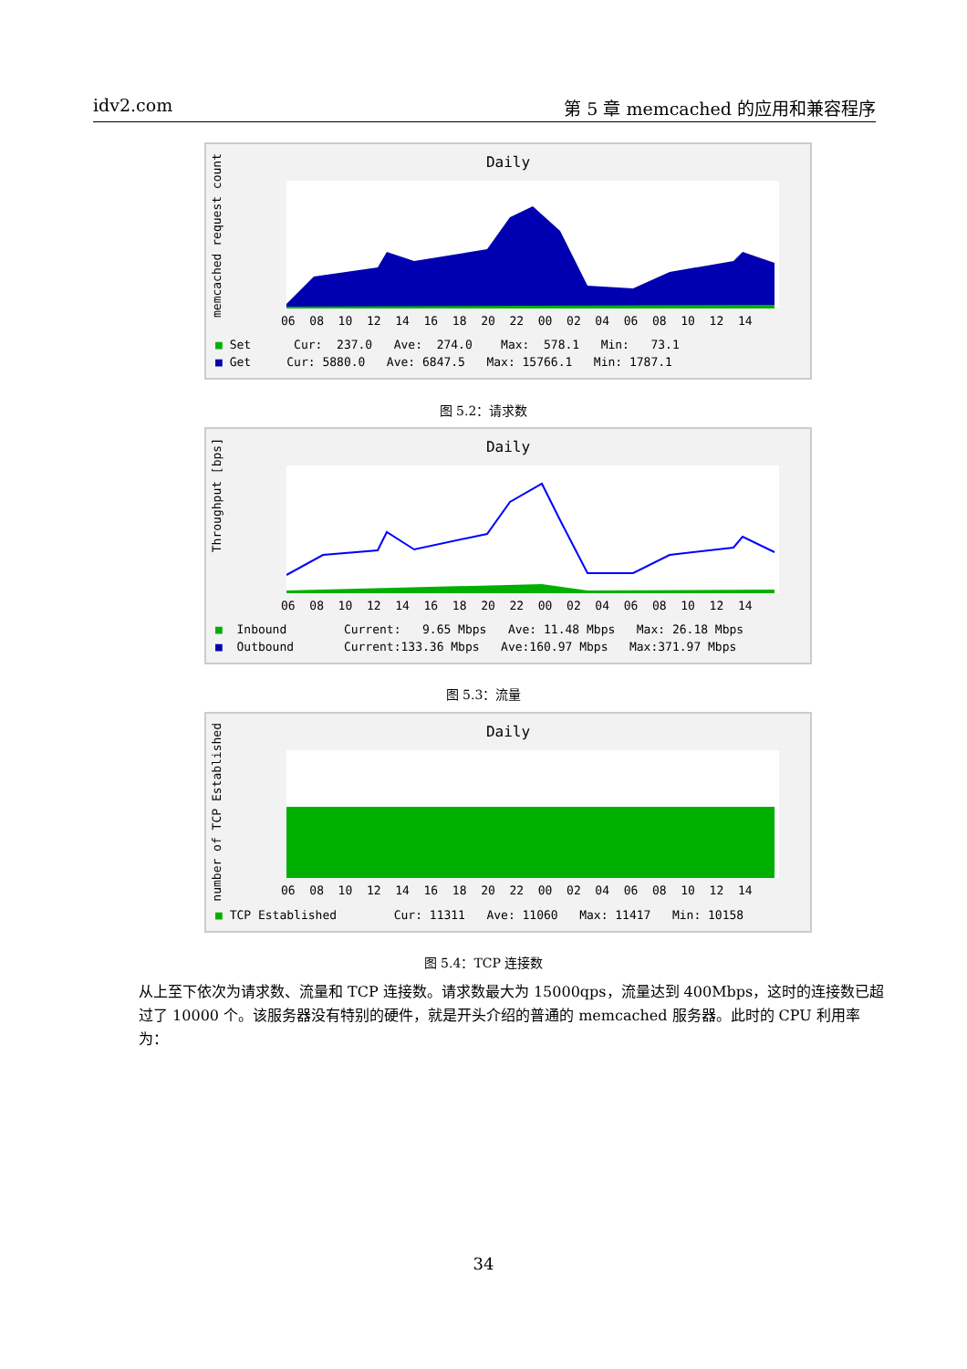idv2.com 第 5 章 memcached 的应用和兼容程序
Daily
memcached request count
06 08 10 12 14 16 18 20 22 00 02 04 06 08 10 12 14
■ Set Cur: 237.0 Ave: 274.0 Max: 578.1 Min: 73.1 ■ Get Cur: 5880.0 Ave: 6847.5 Max: 15766.1 Min: 1787.1
图 5.2：请求数
Daily
Throughput [bps]
06 08 10 12 14 16 18 20 22 00 02 04 06 08 10 12 14
■ Inbound Current: 9.65 Mbps Ave: 11.48 Mbps Max: 26.18 Mbps ■ Outbound Current:133.36 Mbps Ave:160.97 Mbps Max:371.97 Mbps
图 5.3：流量
Daily
number of TCP Established
06 08 10 12 14 16 18 20 22 00 02 04 06 08 10 12 14
■ TCP Established Cur: 11311 Ave: 11060 Max: 11417 Min: 10158
图 5.4：TCP 连接数
从上至下依次为请求数、流量和 TCP 连接数。请求数最大为 15000qps，流量达到 400Mbps，这时的连接数已超过了 10000 个。该服务器没有特别的硬件，就是开头介绍的普通的 memcached 服务器。此时的 CPU 利用率为：
34